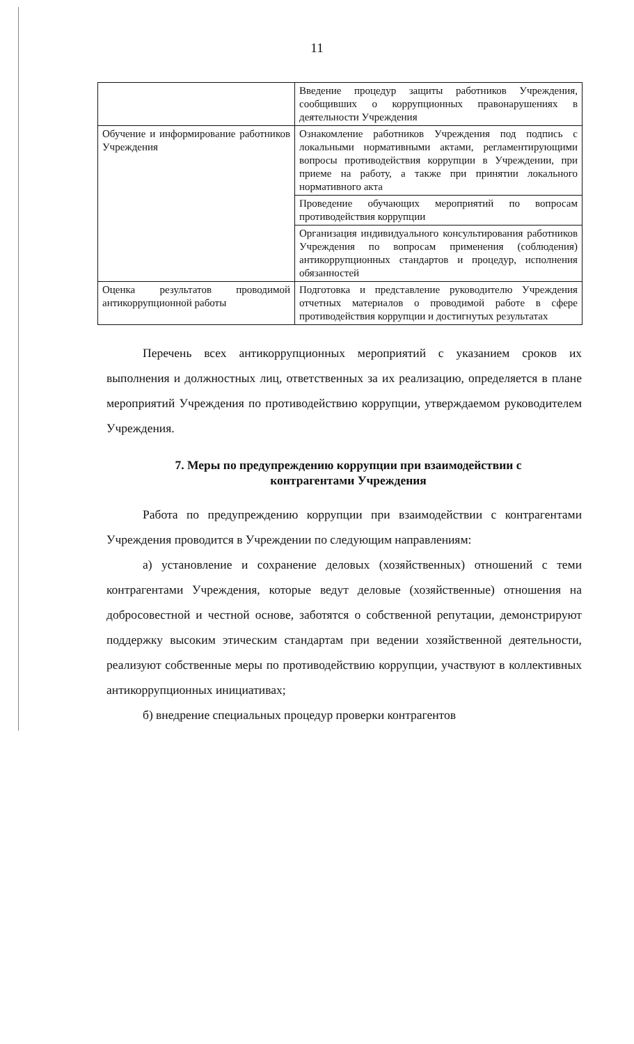11
| | Введение процедур защиты работников Учреждения, сообщивших о коррупционных правонарушениях в деятельности Учреждения |
| Обучение и информирование работников Учреждения | Ознакомление работников Учреждения под подпись с локальными нормативными актами, регламентирующими вопросы противодействия коррупции в Учреждении, при приеме на работу, а также при принятии локального нормативного акта |
| | Проведение обучающих мероприятий по вопросам противодействия коррупции |
| | Организация индивидуального консультирования работников Учреждения по вопросам применения (соблюдения) антикоррупционных стандартов и процедур, исполнения обязанностей |
| Оценка результатов проводимой антикоррупционной работы | Подготовка и представление руководителю Учреждения отчетных материалов о проводимой работе в сфере противодействия коррупции и достигнутых результатах |
Перечень всех антикоррупционных мероприятий с указанием сроков их выполнения и должностных лиц, ответственных за их реализацию, определяется в плане мероприятий Учреждения по противодействию коррупции, утверждаемом руководителем Учреждения.
7. Меры по предупреждению коррупции при взаимодействии с контрагентами Учреждения
Работа по предупреждению коррупции при взаимодействии с контрагентами Учреждения проводится в Учреждении по следующим направлениям:
а) установление и сохранение деловых (хозяйственных) отношений с теми контрагентами Учреждения, которые ведут деловые (хозяйственные) отношения на добросовестной и честной основе, заботятся о собственной репутации, демонстрируют поддержку высоким этическим стандартам при ведении хозяйственной деятельности, реализуют собственные меры по противодействию коррупции, участвуют в коллективных антикоррупционных инициативах;
б) внедрение специальных процедур проверки контрагентов